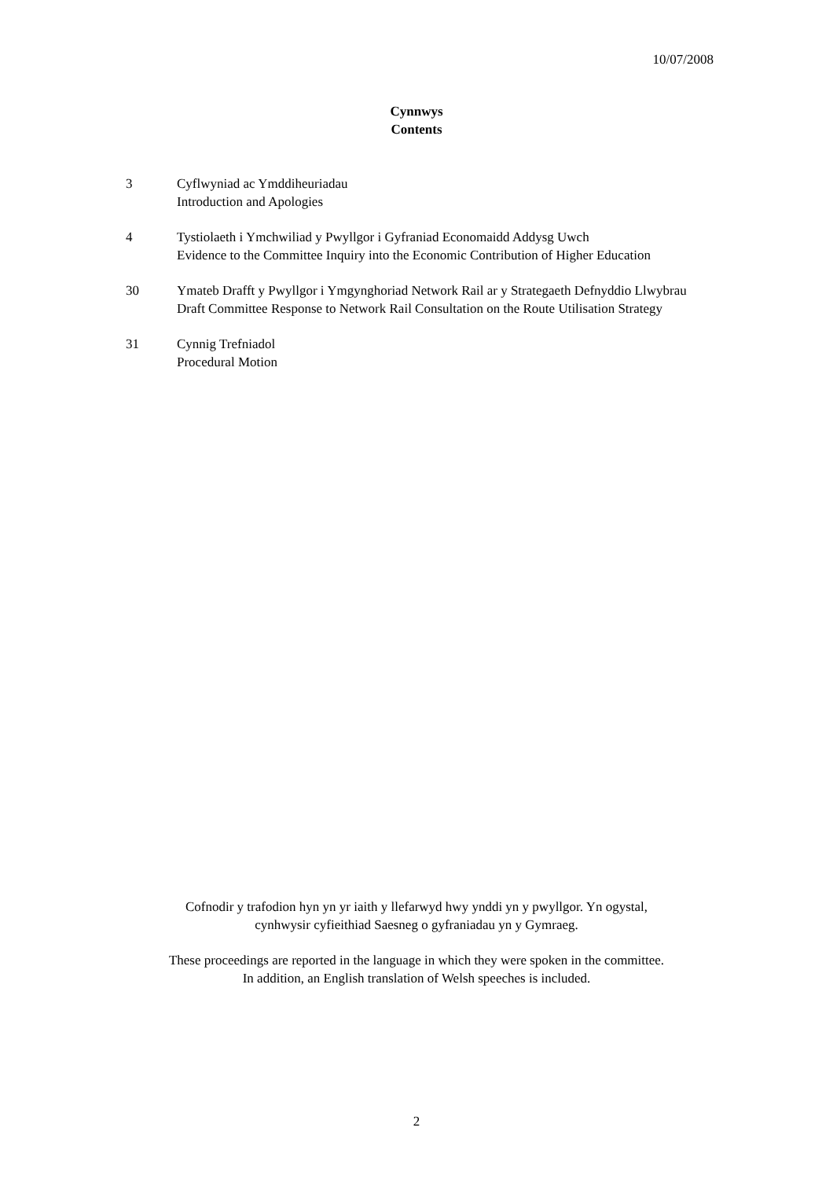10/07/2008
Cynnwys
Contents
3 Cyflwyniad ac Ymddiheuriadau
Introduction and Apologies
4 Tystiolaeth i Ymchwiliad y Pwyllgor i Gyfraniad Economaidd Addysg Uwch
Evidence to the Committee Inquiry into the Economic Contribution of Higher Education
30 Ymateb Drafft y Pwyllgor i Ymgynghoriad Network Rail ar y Strategaeth Defnyddio Llwybrau
Draft Committee Response to Network Rail Consultation on the Route Utilisation Strategy
31 Cynnig Trefniadol
Procedural Motion
Cofnodir y trafodion hyn yn yr iaith y llefarwyd hwy ynddi yn y pwyllgor. Yn ogystal,
cynhwysir cyfieithiad Saesneg o gyfraniadau yn y Gymraeg.
These proceedings are reported in the language in which they were spoken in the committee.
In addition, an English translation of Welsh speeches is included.
2